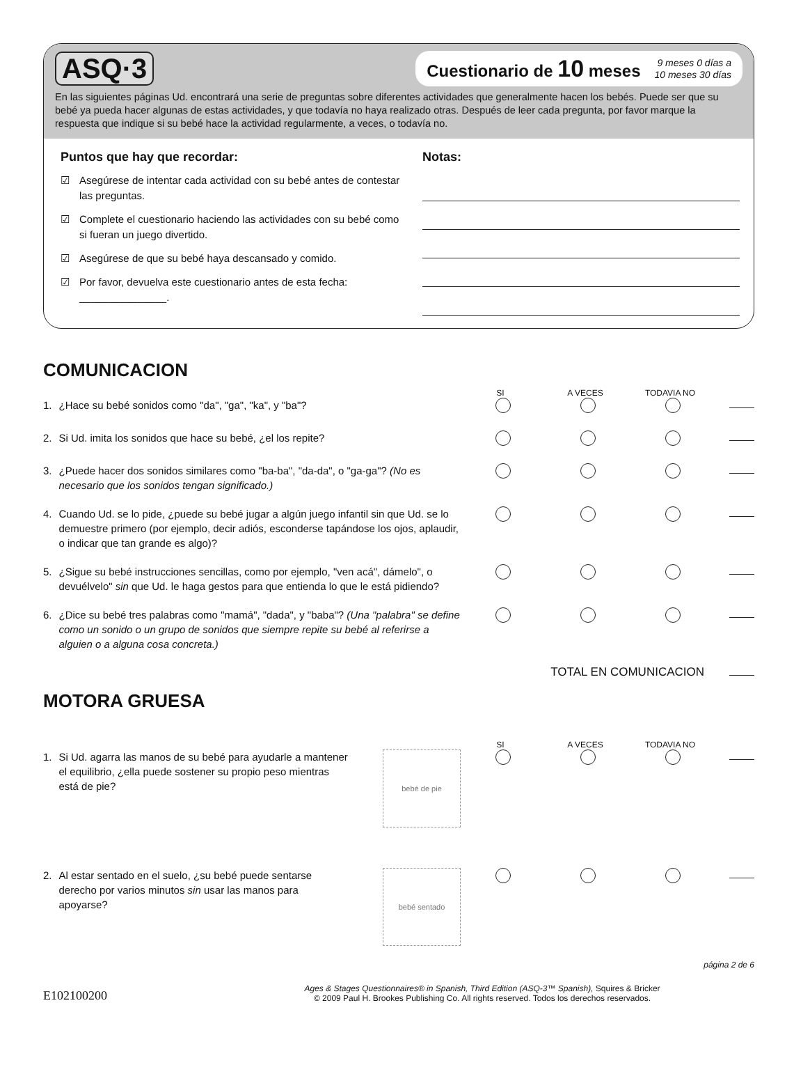ASQ·3
Cuestionario de 10 meses 9 meses 0 días a
10 meses 30 días
En las siguientes páginas Ud. encontrará una serie de preguntas sobre diferentes actividades que generalmente hacen los bebés. Puede ser que su bebé ya pueda hacer algunas de estas actividades, y que todavía no haya realizado otras. Después de leer cada pregunta, por favor marque la respuesta que indique si su bebé hace la actividad regularmente, a veces, o todavía no.
Puntos que hay que recordar:
☑ Asegúrese de intentar cada actividad con su bebé antes de contestar las preguntas.
☑ Complete el cuestionario haciendo las actividades con su bebé como si fueran un juego divertido.
☑ Asegúrese de que su bebé haya descansado y comido.
☑ Por favor, devuelva este cuestionario antes de esta fecha:
_______________.
Notas:
COMUNICACION
SI A VECES TODAVIA NO
1. ¿Hace su bebé sonidos como "da", "ga", "ka", y "ba"?
2. Si Ud. imita los sonidos que hace su bebé, ¿el los repite?
3. ¿Puede hacer dos sonidos similares como "ba-ba", "da-da", o "ga-ga"? (No es necesario que los sonidos tengan significado.)
4. Cuando Ud. se lo pide, ¿puede su bebé jugar a algún juego infantil sin que Ud. se lo demuestre primero (por ejemplo, decir adiós, esconderse tapándose los ojos, aplaudir, o indicar que tan grande es algo)?
5. ¿Sigue su bebé instrucciones sencillas, como por ejemplo, "ven acá", dámelo", o devuélvelo" sin que Ud. le haga gestos para que entienda lo que le está pidiendo?
6. ¿Dice su bebé tres palabras como "mamá", "dada", y "baba"? (Una "palabra" se define como un sonido o un grupo de sonidos que siempre repite su bebé al referirse a alguien o a alguna cosa concreta.)
TOTAL EN COMUNICACION
MOTORA GRUESA
SI A VECES TODAVIA NO
1. Si Ud. agarra las manos de su bebé para ayudarle a mantener el equilibrio, ¿ella puede sostener su propio peso mientras está de pie?
bebé de pie
2. Al estar sentado en el suelo, ¿su bebé puede sentarse derecho por varios minutos sin usar las manos para apoyarse?
bebé sentado
página 2 de 6
E102100200 Ages & Stages Questionnaires® in Spanish, Third Edition (ASQ-3™ Spanish), Squires & Bricker
© 2009 Paul H. Brookes Publishing Co. All rights reserved. Todos los derechos reservados.